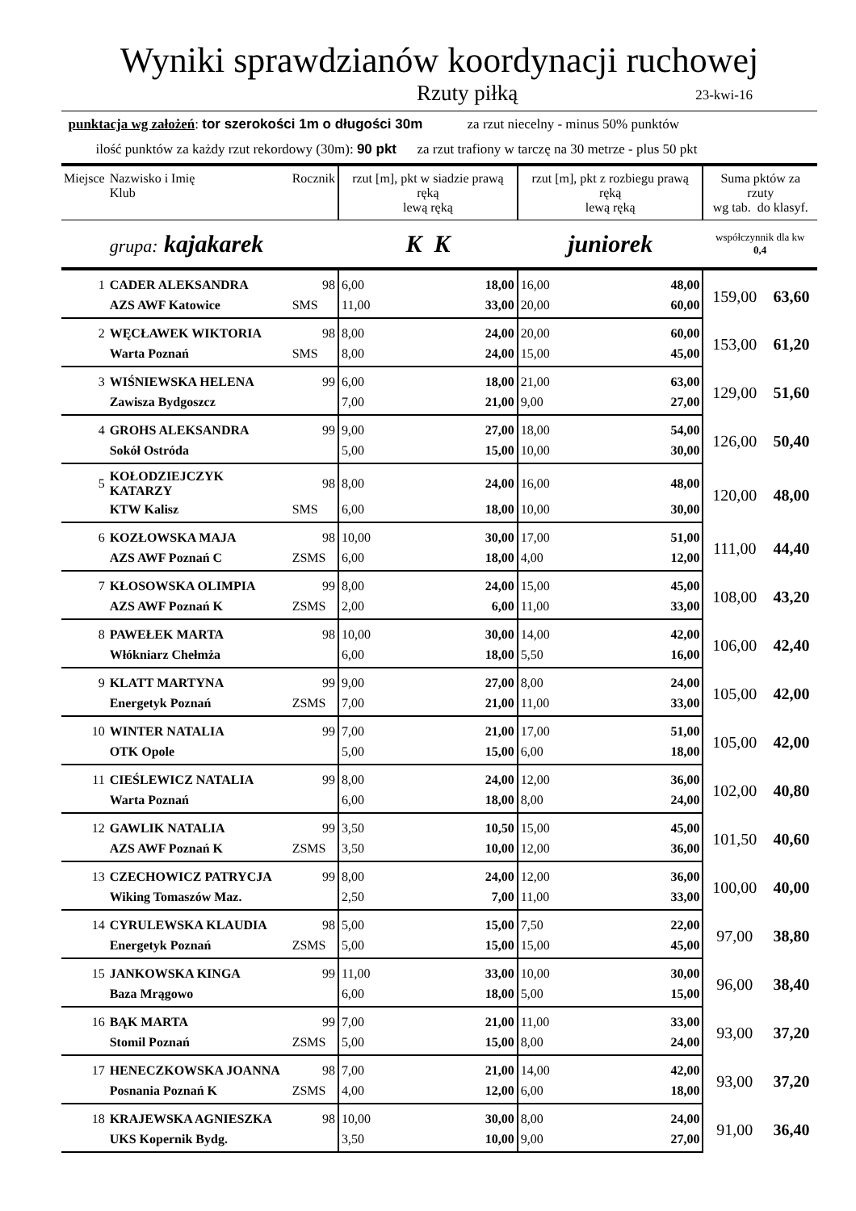Wyniki sprawdzianów koordynacji ruchowej
Rzuty piłką 23-kwi-16
punktacja wg założeń: tor szerokości 1m o długości 30m za rzut niecelny - minus 50% punktów
ilość punktów za każdy rzut rekordowy (30m): 90 pkt za rzut trafiony w tarczę na 30 metrze - plus 50 pkt
| Miejsce | Nazwisko i Imię Klub | Rocznik | rzut [m], pkt w siadzie prawą ręką lewą ręką | | rzut [m], pkt z rozbiegu prawą ręką lewą ręką | | Suma pktów za rzuty wg tab. do klasyf. | |
| --- | --- | --- | --- | --- | --- | --- | --- | --- |
| | grupa: kajakarek | | K K | | juniorek | | współczynnik dla kw 0,4 | |
| 1 | CADER ALEKSANDRA | 98 | 6,00 | 18,00 | 16,00 | 48,00 | 159,00 | 63,60 |
| | AZS AWF Katowice | SMS | 11,00 | 33,00 | 20,00 | 60,00 | | |
| 2 | WĘCŁAWEK WIKTORIA | 98 | 8,00 | 24,00 | 20,00 | 60,00 | 153,00 | 61,20 |
| | Warta Poznań | SMS | 8,00 | 24,00 | 15,00 | 45,00 | | |
| 3 | WIŚNIEWSKA HELENA | 99 | 6,00 | 18,00 | 21,00 | 63,00 | 129,00 | 51,60 |
| | Zawisza Bydgoszcz | | 7,00 | 21,00 | 9,00 | 27,00 | | |
| 4 | GROHS ALEKSANDRA | 99 | 9,00 | 27,00 | 18,00 | 54,00 | 126,00 | 50,40 |
| | Sokół Ostróda | | 5,00 | 15,00 | 10,00 | 30,00 | | |
| 5 | KOŁODZIEJCZYK KATARZY | 98 | 8,00 | 24,00 | 16,00 | 48,00 | 120,00 | 48,00 |
| | KTW Kalisz | SMS | 6,00 | 18,00 | 10,00 | 30,00 | | |
| 6 | KOZŁOWSKA MAJA | 98 | 10,00 | 30,00 | 17,00 | 51,00 | 111,00 | 44,40 |
| | AZS AWF Poznań C | ZSMS | 6,00 | 18,00 | 4,00 | 12,00 | | |
| 7 | KŁOSOWSKA OLIMPIA | 99 | 8,00 | 24,00 | 15,00 | 45,00 | 108,00 | 43,20 |
| | AZS AWF Poznań K | ZSMS | 2,00 | 6,00 | 11,00 | 33,00 | | |
| 8 | PAWEŁEK MARTA | 98 | 10,00 | 30,00 | 14,00 | 42,00 | 106,00 | 42,40 |
| | Włókniarz Chełmża | | 6,00 | 18,00 | 5,50 | 16,00 | | |
| 9 | KLATT MARTYNA | 99 | 9,00 | 27,00 | 8,00 | 24,00 | 105,00 | 42,00 |
| | Energetyk Poznań | ZSMS | 7,00 | 21,00 | 11,00 | 33,00 | | |
| 10 | WINTER NATALIA | 99 | 7,00 | 21,00 | 17,00 | 51,00 | 105,00 | 42,00 |
| | OTK Opole | | 5,00 | 15,00 | 6,00 | 18,00 | | |
| 11 | CIEŚLEWICZ NATALIA | 99 | 8,00 | 24,00 | 12,00 | 36,00 | 102,00 | 40,80 |
| | Warta Poznań | | 6,00 | 18,00 | 8,00 | 24,00 | | |
| 12 | GAWLIK NATALIA | 99 | 3,50 | 10,50 | 15,00 | 45,00 | 101,50 | 40,60 |
| | AZS AWF Poznań K | ZSMS | 3,50 | 10,00 | 12,00 | 36,00 | | |
| 13 | CZECHOWICZ PATRYCJA | 99 | 8,00 | 24,00 | 12,00 | 36,00 | 100,00 | 40,00 |
| | Wiking Tomaszów Maz. | | 2,50 | 7,00 | 11,00 | 33,00 | | |
| 14 | CYRULEWSKA KLAUDIA | 98 | 5,00 | 15,00 | 7,50 | 22,00 | 97,00 | 38,80 |
| | Energetyk Poznań | ZSMS | 5,00 | 15,00 | 15,00 | 45,00 | | |
| 15 | JANKOWSKA KINGA | 99 | 11,00 | 33,00 | 10,00 | 30,00 | 96,00 | 38,40 |
| | Baza Mrągowo | | 6,00 | 18,00 | 5,00 | 15,00 | | |
| 16 | BĄK MARTA | 99 | 7,00 | 21,00 | 11,00 | 33,00 | 93,00 | 37,20 |
| | Stomil Poznań | ZSMS | 5,00 | 15,00 | 8,00 | 24,00 | | |
| 17 | HENECZKOWSKA JOANNA | 98 | 7,00 | 21,00 | 14,00 | 42,00 | 93,00 | 37,20 |
| | Posnania Poznań K | ZSMS | 4,00 | 12,00 | 6,00 | 18,00 | | |
| 18 | KRAJEWSKA AGNIESZKA | 98 | 10,00 | 30,00 | 8,00 | 24,00 | 91,00 | 36,40 |
| | UKS Kopernik Bydg. | | 3,50 | 10,00 | 9,00 | 27,00 | | |